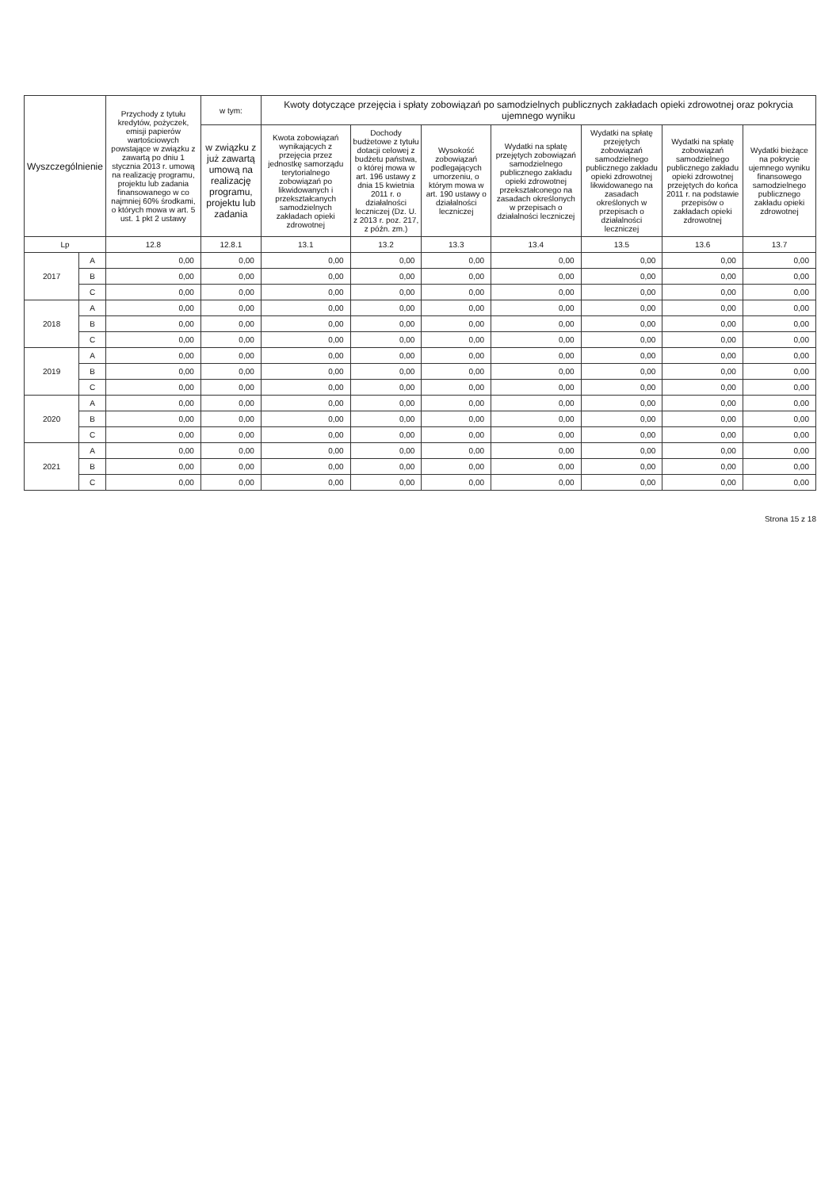| Wyszczególnienie | | Przychody z tytułu kredytów, pożyczek, emisji papierów wartościowych powstające w związku z zawartą po dniu 1 stycznia 2013 r. umową na realizację programu, projektu lub zadania finansowanego w co najmniej 60% środkami, o których mowa w art. 5 ust. 1 pkt 2 ustawy | w tym: | Kwoty dotyczące przejęcia i spłaty zobowiązań po samodzielnych publicznych zakładach opieki zdrowotnej oraz pokrycia ujemnego wyniku | | | | | | |
| --- | --- | --- | --- | --- | --- | --- | --- | --- | --- | --- |
| | | | w związku z już zawartą umową na realizację programu, projektu lub zadania | Kwota zobowiązań wynikających z przejęcia przez jednostkę samorządu terytorialnego zobowiązań po likwidowanych i przekształcanych samodzielnych zakładach opieki zdrowotnej | Dochody budżetowe z tytułu dotacji celowej z budżetu państwa, o której mowa w art. 196 ustawy z dnia 15 kwietnia 2011 r. o działalności leczniczej (Dz. U. z 2013 r. poz. 217, z późn. zm.) | Wysokość zobowiązań podlegających umorzeniu, o którym mowa w art. 190 ustawy o działalności leczniczej | Wydatki na spłatę przejętych zobowiązań samodzielnego publicznego zakładu opieki zdrowotnej przekształconego na zasadach określonych w przepisach o działalności leczniczej | Wydatki na spłatę przejętych zobowiązań samodzielnego publicznego zakładu opieki zdrowotnej likwidowanego na zasadach określonych w przepisach o działalności leczniczej | Wydatki na spłatę zobowiązań samodzielnego publicznego zakładu opieki zdrowotnej przejętych do końca 2011 r. na podstawie przepisów o zakładach opieki zdrowotnej | Wydatki bieżące na pokrycie ujemnego wyniku finansowego samodzielnego publicznego zakładu opieki zdrowotnej |
| Lp | | 12.8 | 12.8.1 | 13.1 | 13.2 | 13.3 | 13.4 | 13.5 | 13.6 | 13.7 |
| 2017 | A | 0,00 | 0,00 | 0,00 | 0,00 | 0,00 | 0,00 | 0,00 | 0,00 | 0,00 |
| | B | 0,00 | 0,00 | 0,00 | 0,00 | 0,00 | 0,00 | 0,00 | 0,00 | 0,00 |
| | C | 0,00 | 0,00 | 0,00 | 0,00 | 0,00 | 0,00 | 0,00 | 0,00 | 0,00 |
| 2018 | A | 0,00 | 0,00 | 0,00 | 0,00 | 0,00 | 0,00 | 0,00 | 0,00 | 0,00 |
| | B | 0,00 | 0,00 | 0,00 | 0,00 | 0,00 | 0,00 | 0,00 | 0,00 | 0,00 |
| | C | 0,00 | 0,00 | 0,00 | 0,00 | 0,00 | 0,00 | 0,00 | 0,00 | 0,00 |
| 2019 | A | 0,00 | 0,00 | 0,00 | 0,00 | 0,00 | 0,00 | 0,00 | 0,00 | 0,00 |
| | B | 0,00 | 0,00 | 0,00 | 0,00 | 0,00 | 0,00 | 0,00 | 0,00 | 0,00 |
| | C | 0,00 | 0,00 | 0,00 | 0,00 | 0,00 | 0,00 | 0,00 | 0,00 | 0,00 |
| 2020 | A | 0,00 | 0,00 | 0,00 | 0,00 | 0,00 | 0,00 | 0,00 | 0,00 | 0,00 |
| | B | 0,00 | 0,00 | 0,00 | 0,00 | 0,00 | 0,00 | 0,00 | 0,00 | 0,00 |
| | C | 0,00 | 0,00 | 0,00 | 0,00 | 0,00 | 0,00 | 0,00 | 0,00 | 0,00 |
| 2021 | A | 0,00 | 0,00 | 0,00 | 0,00 | 0,00 | 0,00 | 0,00 | 0,00 | 0,00 |
| | B | 0,00 | 0,00 | 0,00 | 0,00 | 0,00 | 0,00 | 0,00 | 0,00 | 0,00 |
| | C | 0,00 | 0,00 | 0,00 | 0,00 | 0,00 | 0,00 | 0,00 | 0,00 | 0,00 |
Strona 15 z 18